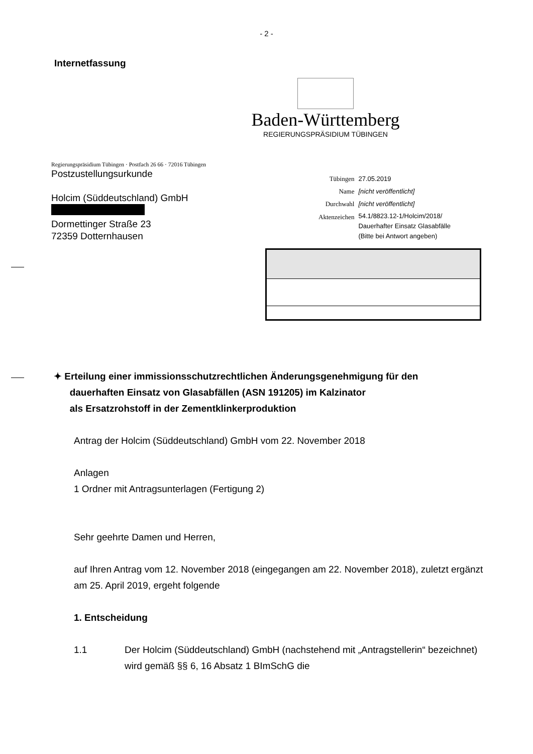- 2 -
Internetfassung
Baden-Württemberg
REGIERUNGSPRÄSIDIUM TÜBINGEN
Regierungspräsidium Tübingen · Postfach 26 66 · 72016 Tübingen
Postzustellungsurkunde
Holcim (Süddeutschland) GmbH
Dormettinger Straße 23
72359 Dotternhausen
| Tübingen | 27.05.2019 |
| Name | [nicht veröffentlicht] |
| Durchwahl | [nicht veröffentlicht] |
| Aktenzeichen | 54.1/8823.12-1/Holcim/2018/ Dauerhafter Einsatz Glasabfälle (Bitte bei Antwort angeben) |
✦ Erteilung einer immissionsschutzrechtlichen Änderungsgenehmigung für den
dauerhaften Einsatz von Glasabfällen (ASN 191205) im Kalzinator
als Ersatzrohstoff in der Zementklinkerproduktion
Antrag der Holcim (Süddeutschland) GmbH vom 22. November 2018
Anlagen
1 Ordner mit Antragsunterlagen (Fertigung 2)
Sehr geehrte Damen und Herren,
auf Ihren Antrag vom 12. November 2018 (eingegangen am 22. November 2018), zuletzt ergänzt am 25. April 2019, ergeht folgende
1. Entscheidung
1.1 Der Holcim (Süddeutschland) GmbH (nachstehend mit „Antragstellerin“ bezeichnet) wird gemäß §§ 6, 16 Absatz 1 BImSchG die